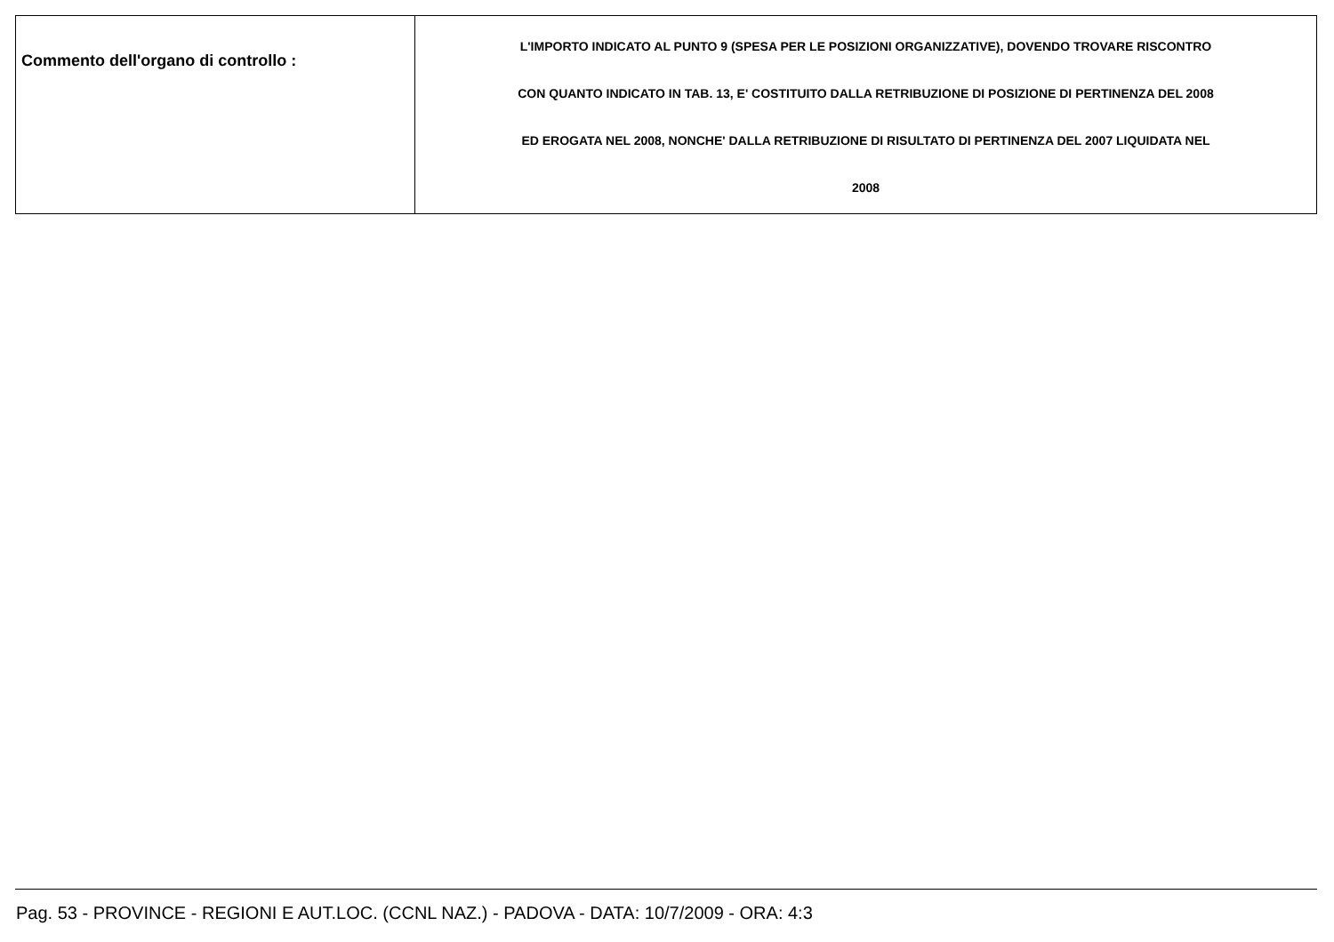| Commento dell'organo di controllo : | L'IMPORTO INDICATO AL PUNTO 9 (SPESA PER LE POSIZIONI ORGANIZZATIVE), DOVENDO TROVARE RISCONTRO CON QUANTO INDICATO IN TAB. 13, E' COSTITUITO DALLA RETRIBUZIONE DI POSIZIONE DI PERTINENZA DEL 2008 ED EROGATA NEL 2008, NONCHE' DALLA RETRIBUZIONE DI RISULTATO DI PERTINENZA DEL 2007 LIQUIDATA NEL 2008 |
Pag. 53 - PROVINCE - REGIONI E AUT.LOC. (CCNL NAZ.) - PADOVA - DATA: 10/7/2009 - ORA: 4:3